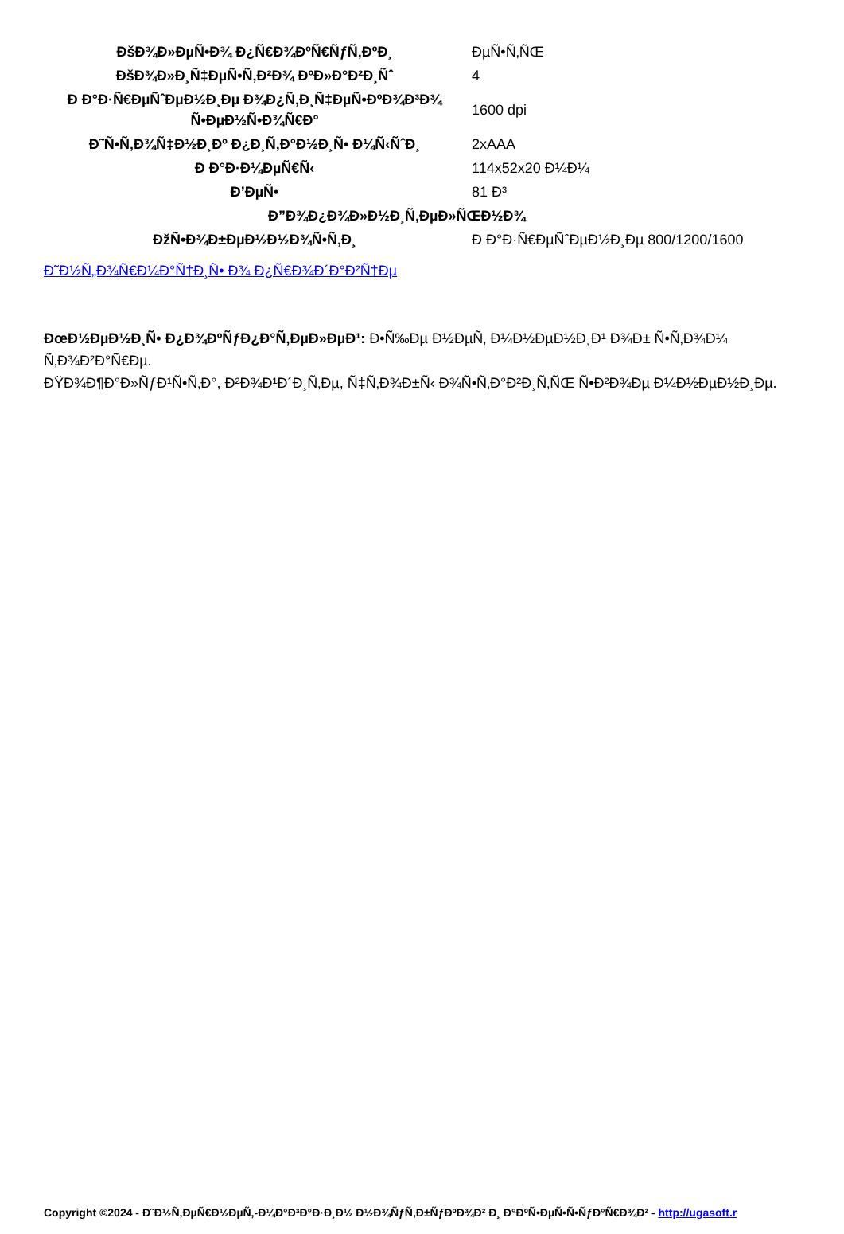| ĐšĐ¾Đ»ĐµÑ•Đ¾ Đ¿Ñ€Đ¾ĐºÑ€ÑƒÑ‚ĐºĐ¸ | ĐµÑ•Ñ‚ÑŒ |
| ĐšĐ¾Đ»Đ¸Ñ‡ĐµÑ•Ñ‚Đ²Đ¾ ĐºĐ»Đ°Đ²Đ¸Ñˆ | 4 |
| Đ Đ°Đ·Ñ€ĐµÑˆĐµĐ½Đ¸Đµ Đ¾Đ¿Ñ‚Đ¸Ñ‡ĐµÑ•ĐºĐ¾Đ³Đ¾ Ñ•ĐµĐ½Ñ•Đ¾Ñ€Đ° | 1600 dpi |
| Đ˜Ñ•Ñ‚Đ¾Ñ‡Đ½Đ¸Đº Đ¿Đ¸Ñ‚Đ°Đ½Đ¸Ñ• Đ¼Ñ‹ÑˆĐ¸ | 2xAAA |
| Đ Đ°Đ·Đ¼ĐµÑ€Ñ‹ | 114x52x20 Đ¼Đ¼ |
| Đ’ĐµÑ• | 81 Đ³ |
| Đ”Đ¾Đ¿Đ¾Đ»Đ½Đ¸Ñ‚ĐµĐ»ÑŒĐ½Đ¾ | |
| ĐžÑ•Đ¾Đ±ĐµĐ½Đ½Đ¾Ñ•Ñ‚Đ¸ | Đ Đ°Đ·Ñ€ĐµÑˆĐµĐ½Đ¸Đµ 800/1200/1600 |
Đ˜Đ½Ñ„Đ¾Ñ€Đ¼Đ°Ñ†Đ¸Ñ• Đ¾ Đ¿Ñ€Đ¾Đ´Đ°Đ²Ñ†Đµ
ĐœĐ½ĐµĐ½Đ¸Ñ• Đ¿Đ¾ĐºÑƒĐ¿Đ°Ñ‚ĐµĐ»ĐµĐ¹: Đ•Ñ‰Đµ Đ½ĐµÑ‚ Đ¼Đ½ĐµĐ½Đ¸Đ¹ Đ¾Đ± Ñ•Ñ‚Đ¾Đ¼ Ñ‚Đ¾Đ²Đ°Ñ€Đµ.
ĐŸĐ¾Đ¶Đ°Đ»ÑƒĐ¹Ñ•Ñ‚Đ°, Đ²Đ¾Đ¹Đ´Đ¸Ñ‚Đµ, Ñ‡Ñ‚Đ¾Đ±Ñ‹ Đ¾Ñ•Ñ‚Đ°Đ²Đ¸Ñ‚ÑŒ Ñ•Đ²Đ¾Đµ Đ¼Đ½ĐµĐ½Đ¸Đµ.
Copyright ©2024 - Đ˜Đ½Ñ‚ĐµÑ€Đ½ĐµÑ‚-Đ¼Đ°Đ³Đ°Đ·Đ¸Đ½ Đ½Đ¾ÑƒÑ‚Đ±ÑƒĐºĐ¾Đ² Đ¸ Đ°ĐºÑ•ĐµÑ•Ñ•ÑƒĐ°Ñ€Đ¾Đ² - http://ugasoft.r